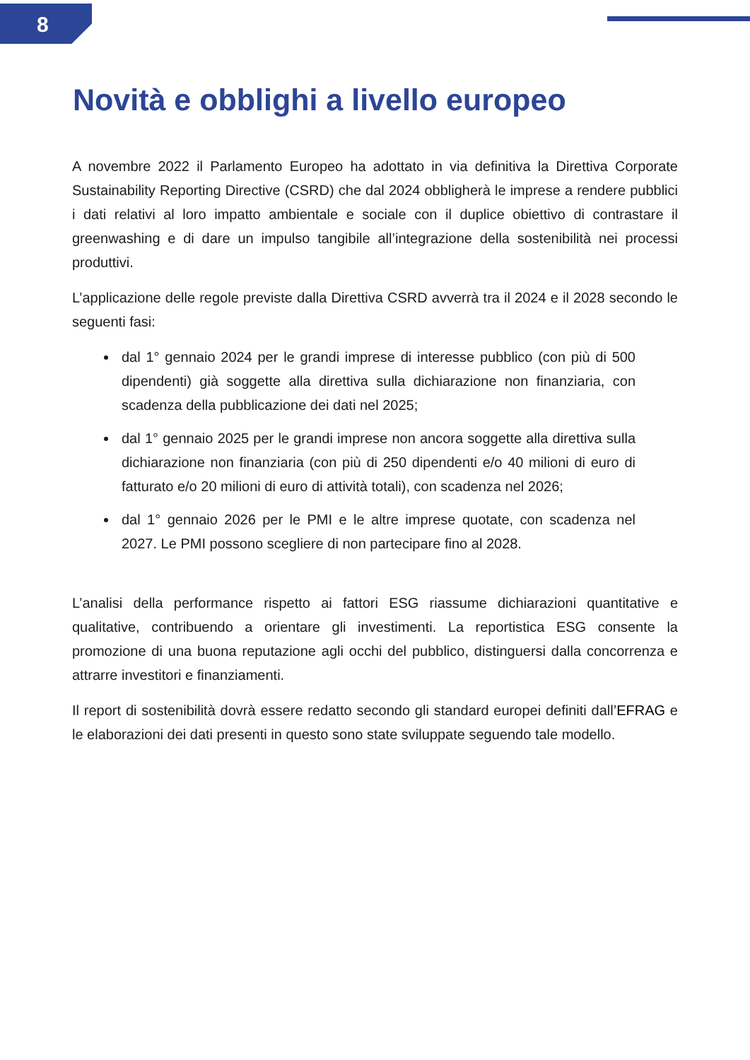8
Novità e obblighi a livello europeo
A novembre 2022 il Parlamento Europeo ha adottato in via definitiva la Direttiva Corporate Sustainability Reporting Directive (CSRD) che dal 2024 obbligherà le imprese a rendere pubblici i dati relativi al loro impatto ambientale e sociale con il duplice obiettivo di contrastare il greenwashing e di dare un impulso tangibile all’integrazione della sostenibilità nei processi produttivi.
L’applicazione delle regole previste dalla Direttiva CSRD avverrà tra il 2024 e il 2028 secondo le seguenti fasi:
dal 1° gennaio 2024 per le grandi imprese di interesse pubblico (con più di 500 dipendenti) già soggette alla direttiva sulla dichiarazione non finanziaria, con scadenza della pubblicazione dei dati nel 2025;
dal 1° gennaio 2025 per le grandi imprese non ancora soggette alla direttiva sulla dichiarazione non finanziaria (con più di 250 dipendenti e/o 40 milioni di euro di fatturato e/o 20 milioni di euro di attività totali), con scadenza nel 2026;
dal 1° gennaio 2026 per le PMI e le altre imprese quotate, con scadenza nel 2027. Le PMI possono scegliere di non partecipare fino al 2028.
L’analisi della performance rispetto ai fattori ESG riassume dichiarazioni quantitative e qualitative, contribuendo a orientare gli investimenti. La reportistica ESG consente la promozione di una buona reputazione agli occhi del pubblico, distinguersi dalla concorrenza e attrarre investitori e finanziamenti.
Il report di sostenibilità dovrà essere redatto secondo gli standard europei definiti dall’EFRAG e le elaborazioni dei dati presenti in questo sono state sviluppate seguendo tale modello.